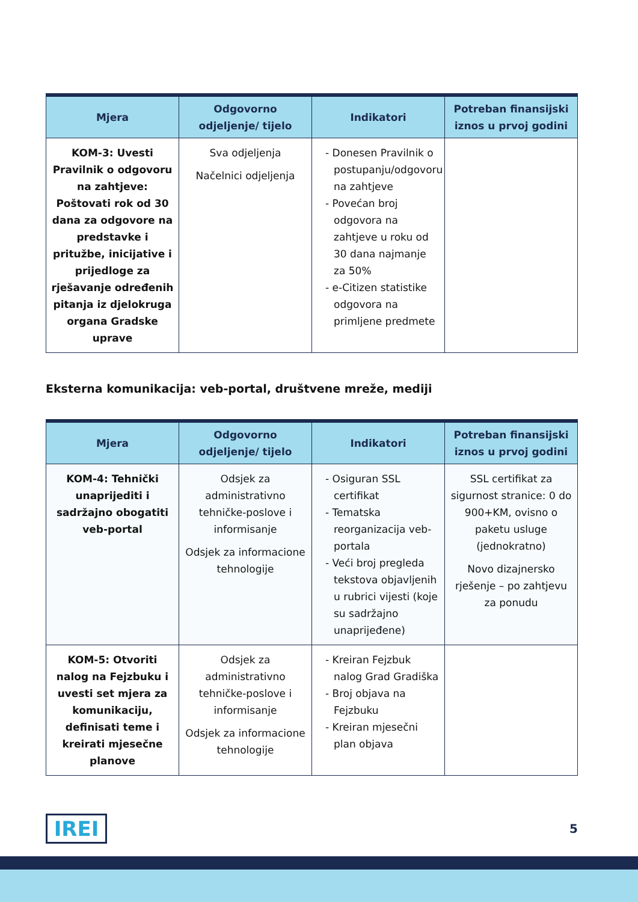| Mjera | Odgovorno odjeljenje/ tijelo | Indikatori | Potreban finansijski iznos u prvoj godini |
| --- | --- | --- | --- |
| KOM-3: Uvesti Pravilnik o odgovoru na zahtjeve: Poštovati rok od 30 dana za odgovore na predstavke i pritužbe, inicijative i prijedloge za rješavanje određenih pitanja iz djelokruga organa Gradske uprave | Sva odjeljenja Načelnici odjeljenja | - Donesen Pravilnik o postupanju/odgovoru na zahtjeve - Povećan broj odgovora na zahtjeve u roku od 30 dana najmanje za 50% - e-Citizen statistike odgovora na primljene predmete | |
Eksterna komunikacija: veb-portal, društvene mreže, mediji
| Mjera | Odgovorno odjeljenje/ tijelo | Indikatori | Potreban finansijski iznos u prvoj godini |
| --- | --- | --- | --- |
| KOM-4: Tehnički unaprijediti i sadržajno obogatiti veb-portal | Odsjek za administrativno tehničke-poslove i informisanje Odsjek za informacione tehnologije | - Osiguran SSL certifikat - Tematska reorganizacija veb-portala - Veći broj pregleda tekstova objavljenih u rubrici vijesti (koje su sadržajno unaprijeđene) | SSL certifikat za sigurnost stranice: 0 do 900+KM, ovisno o paketu usluge (jednokratno) Novo dizajnersko rješenje – po zahtjevu za ponudu |
| KOM-5: Otvoriti nalog na Fejzbuku i uvesti set mjera za komunikaciju, definisati teme i kreirati mjesečne planove | Odsjek za administrativno tehničke-poslove i informisanje Odsjek za informacione tehnologije | - Kreiran Fejzbuk nalog Grad Gradiška - Broj objava na Fejzbuku - Kreiran mjesečni plan objava | |
IREI
5